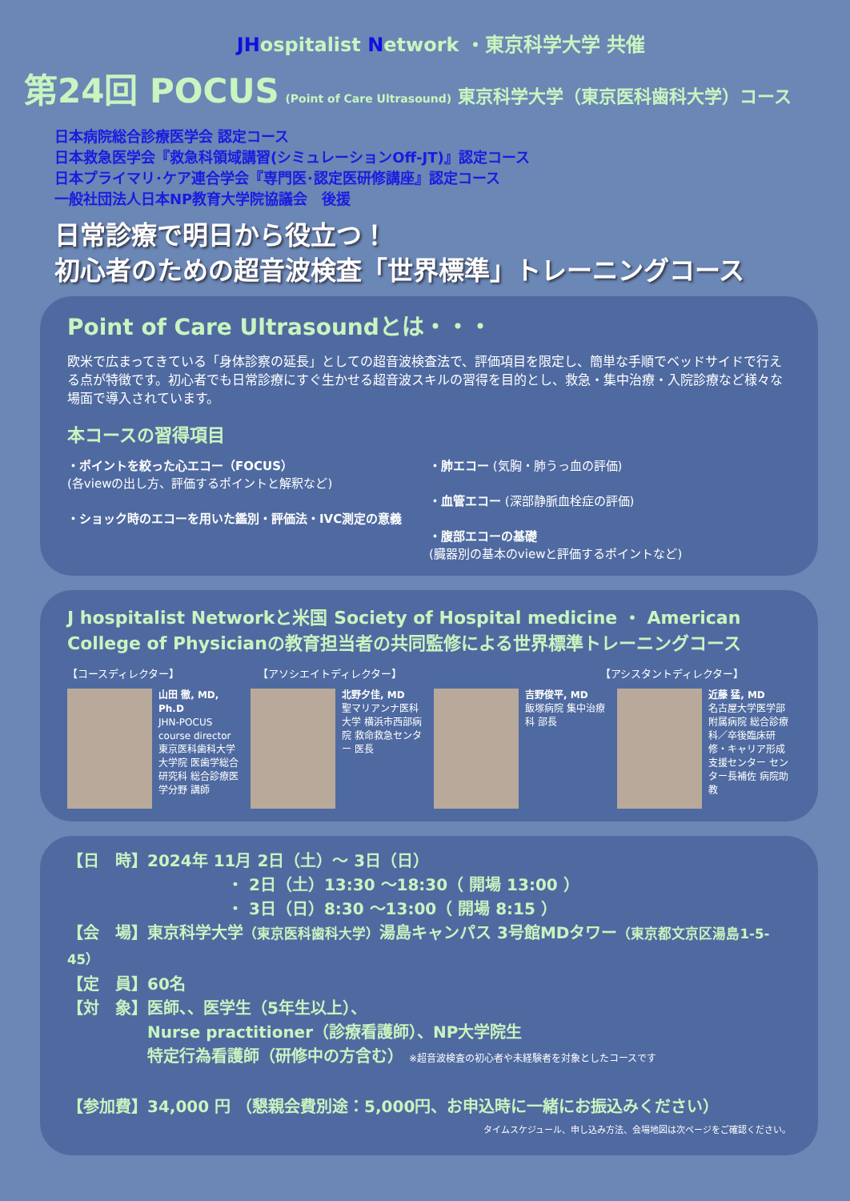JH ospitalist Network ・東京科学大学 共催
第24回 POCUS (Point of Care Ultrasound) 東京科学大学（東京医科歯科大学）コース
日本病院総合診療医学会 認定コース
日本救急医学会『救急科領域講習(シミュレーションOff-JT)』認定コース
日本プライマリ･ケア連合学会『専門医･認定医研修講座』認定コース
一般社団法人日本NP教育大学院協議会　後援
日常診療で明日から役立つ！
初心者のための超音波検査「世界標準」トレーニングコース
Point of Care Ultrasoundとは・・・
欧米で広まってきている「身体診察の延長」としての超音波検査法で、評価項目を限定し、簡単な手順でベッドサイドで行える点が特徴です。初心者でも日常診療にすぐ生かせる超音波スキルの習得を目的とし、救急・集中治療・入院診療など様々な場面で導入されています。
本コースの習得項目
・ポイントを絞った心エコー（FOCUS）
(各viewの出し方、評価するポイントと解釈など)
・ショック時のエコーを用いた鑑別・評価法・IVC測定の意義
・肺エコー (気胸・肺うっ血の評価)
・血管エコー (深部静脈血栓症の評価)
・腹部エコーの基礎
(臓器別の基本のviewと評価するポイントなど)
J hospitalist Networkと米国 Society of Hospital medicine ・ American College of Physicianの教育担当者の共同監修による世界標準トレーニングコース
【コースディレクター】 【アソシエイトディレクター】 【アシスタントディレクター】
山田 徹, MD, Ph.D
JHN-POCUS course director
東京医科歯科大学大学院 医歯学総合研究科 総合診療医学分野 講師
北野夕佳, MD
聖マリアンナ医科大学 横浜市西部病院 救命救急センター 医長
吉野俊平, MD
飯塚病院 集中治療科 部長
近藤 猛, MD
名古屋大学医学部附属病院 総合診療科／卒後臨床研修・キャリア形成支援センター センター長補佐 病院助教
【日　時】2024年 11月 2日（土）～ 3日（日）
・ 2日（土）13:30 ～18:30（ 開場 13:00 ）
・ 3日（日）8:30 ～13:00（ 開場 8:15 ）
【会　場】東京科学大学（東京医科歯科大学）湯島キャンパス 3号館MDタワー（東京都文京区湯島1-5-45）
【定　員】60名
【対　象】医師、、医学生（5年生以上）、
Nurse practitioner（診療看護師）、NP大学院生
特定行為看護師（研修中の方含む） ※超音波検査の初心者や未経験者を対象としたコースです
【参加費】34,000 円 （懇親会費別途：5,000円、お申込時に一緒にお振込みください）
タイムスケジュール、申し込み方法、会場地図は次ページをご確認ください。